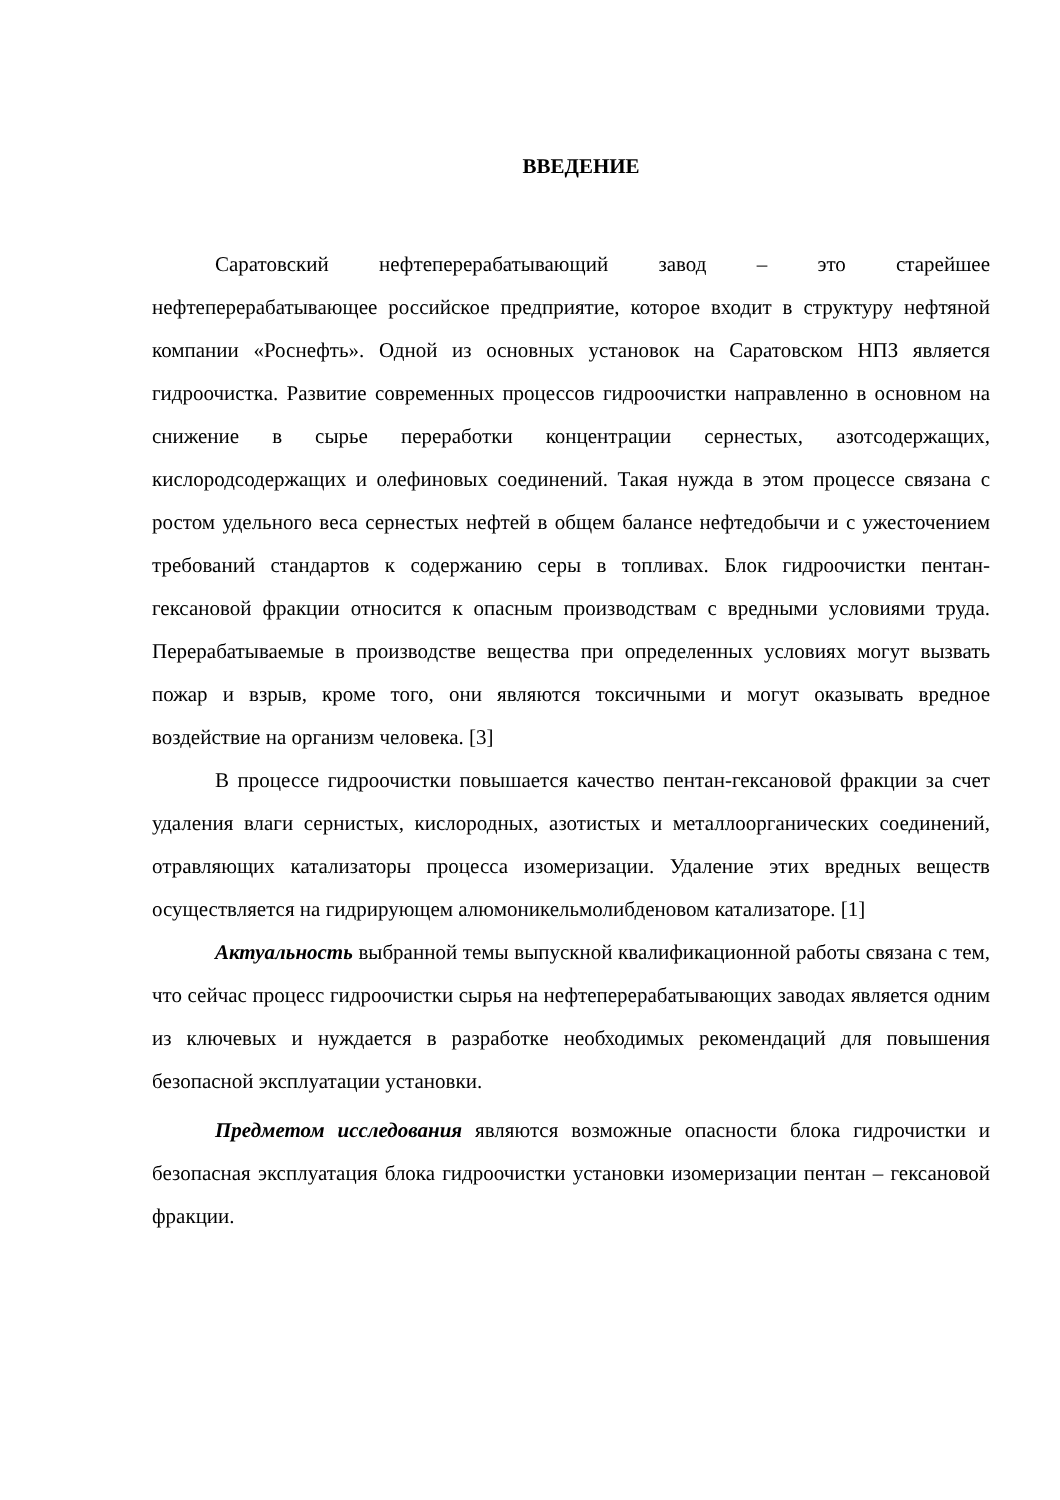ВВЕДЕНИЕ
Саратовский нефтеперерабатывающий завод – это старейшее нефтеперерабатывающее российское предприятие, которое входит в структуру нефтяной компании «Роснефть». Одной из основных установок на Саратовском НПЗ является гидроочистка. Развитие современных процессов гидроочистки направленно в основном на снижение в сырье переработки концентрации сернестых, азотсодержащих, кислородсодержащих и олефиновых соединений. Такая нужда в этом процессе связана с ростом удельного веса сернестых нефтей в общем балансе нефтедобычи и с ужесточением требований стандартов к содержанию серы в топливах. Блок гидроочистки пентан-гексановой фракции относится к опасным производствам с вредными условиями труда. Перерабатываемые в производстве вещества при определенных условиях могут вызвать пожар и взрыв, кроме того, они являются токсичными и могут оказывать вредное воздействие на организм человека. [3]
В процессе гидроочистки повышается качество пентан-гексановой фракции за счет удаления влаги сернистых, кислородных, азотистых и металлоорганических соединений, отравляющих катализаторы процесса изомеризации. Удаление этих вредных веществ осуществляется на гидрирующем алюмоникельмолибденовом катализаторе. [1]
Актуальность выбранной темы выпускной квалификационной работы связана с тем, что сейчас процесс гидроочистки сырья на нефтеперерабатывающих заводах является одним из ключевых и нуждается в разработке необходимых рекомендаций для повышения безопасной эксплуатации установки.
Предметом исследования являются возможные опасности блока гидрочистки и безопасная эксплуатация блока гидроочистки установки изомеризации пентан – гексановой фракции.